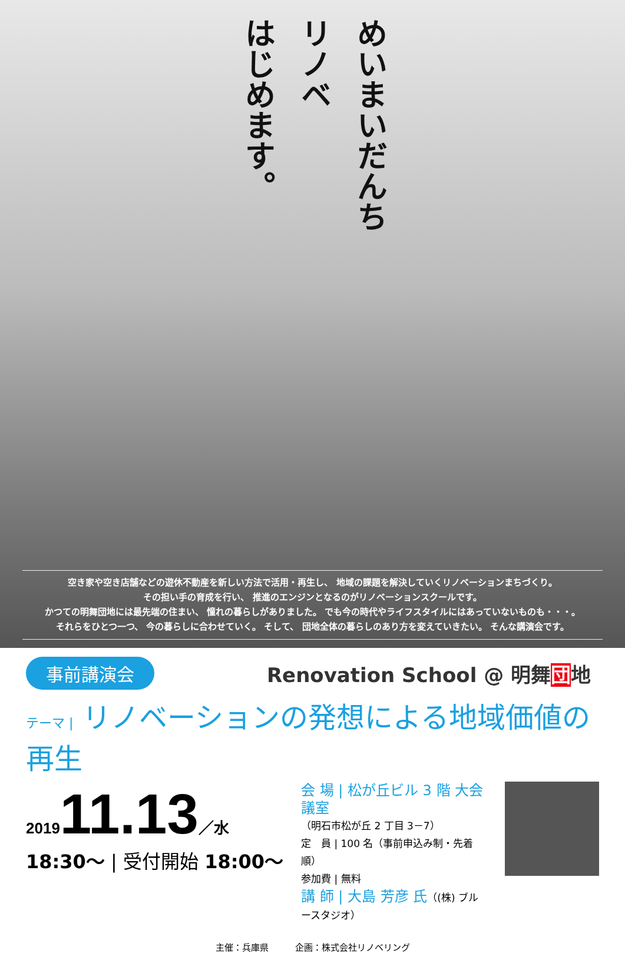めいまいだんち
リノベ
はじめます。
空き家や空き店舗などの遊休不動産を新しい方法で活用・再生し、 地域の課題を解決していくリノベーションまちづくり。
その担い手の育成を行い、 推進のエンジンとなるのがリノベーションスクールです。
かつての明舞団地には最先端の住まい、 憧れの暮らしがありました。 でも今の時代やライフスタイルにはあっていないものも・・・。
それらをひとつ一つ、 今の暮らしに合わせていく。 そして、 団地全体の暮らしのあり方を変えていきたい。 そんな講演会です。
事前講演会
Renovation School @ 明舞団地
テーマ | リノベーションの発想による地域価値の再生
201911.13／水
18:30〜 | 受付開始 18:00〜
会 場 | 松が丘ビル 3 階 大会議室
（明石市松が丘 2 丁目 3－7）
定　員 | 100 名（事前申込み制・先着順）
参加費 | 無料
講 師 | 大島 芳彦 氏（(株) ブルースタジオ）
主催：兵庫県　　　企画：株式会社リノベリング